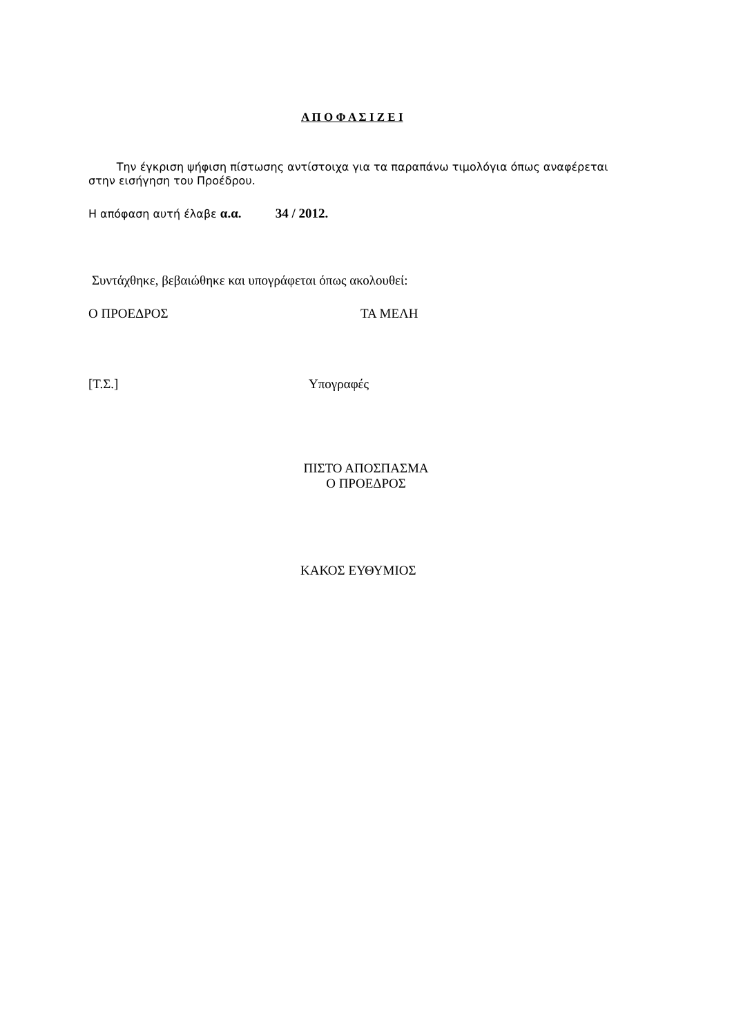Α Π Ο Φ Α Σ Ι Ζ Ε Ι
Την έγκριση ψήφιση πίστωσης αντίστοιχα για τα παραπάνω τιμολόγια όπως αναφέρεται στην εισήγηση του Προέδρου.
Η απόφαση αυτή έλαβε α.α. 34 / 2012.
Συντάχθηκε, βεβαιώθηκε και υπογράφεται όπως ακολουθεί:
Ο ΠΡΟΕΔΡΟΣ ΤΑ ΜΕΛΗ
[Τ.Σ.] Υπογραφές
ΠΙΣΤΟ ΑΠΟΣΠΑΣΜΑ
Ο ΠΡΟΕΔΡΟΣ
ΚΑΚΟΣ ΕΥΘΥΜΙΟΣ